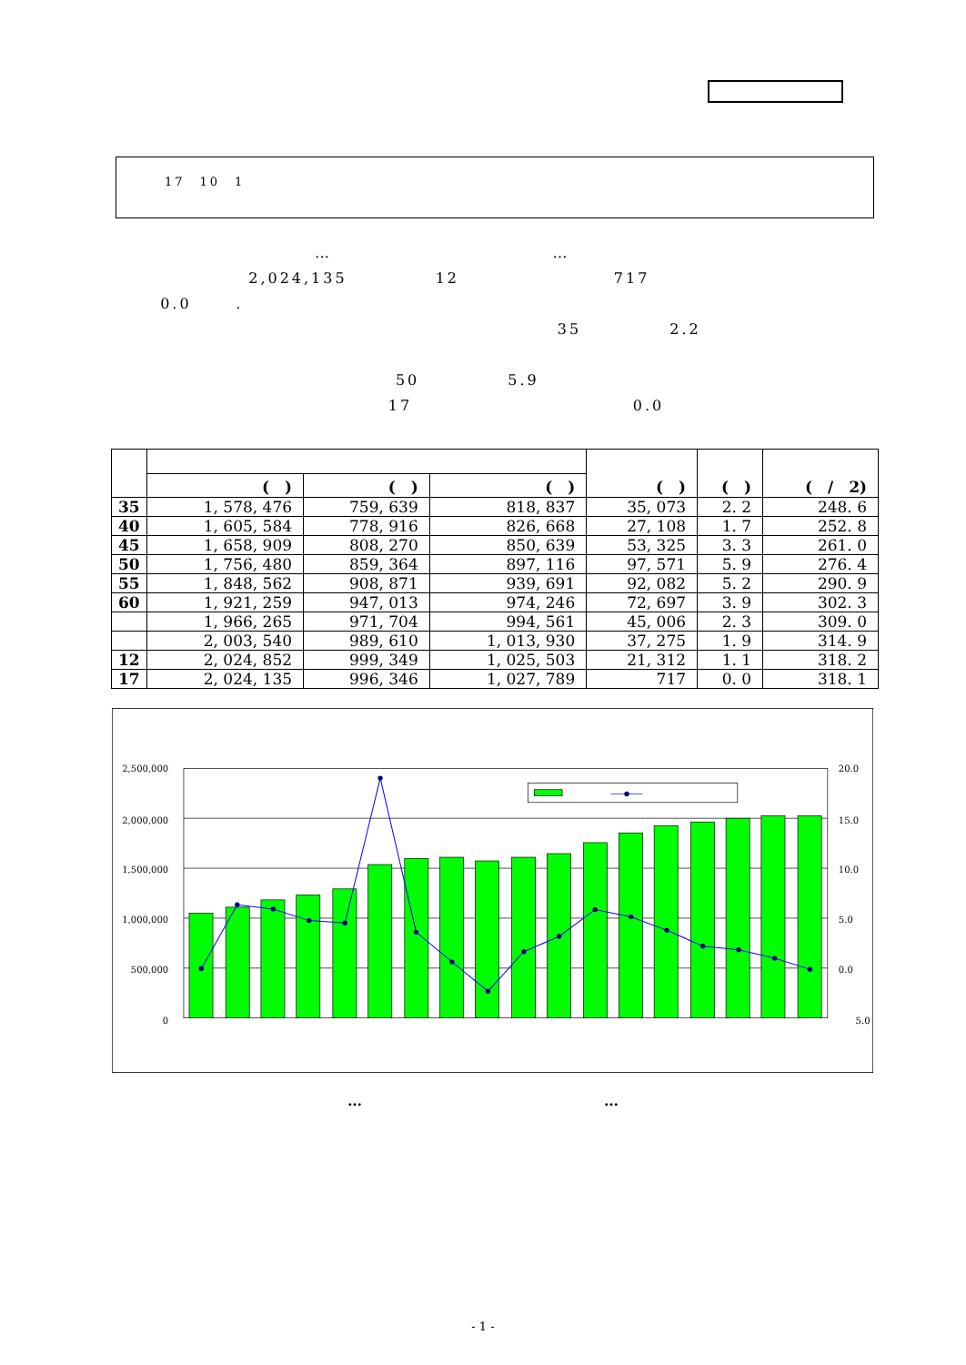17　10　1
… …
2,024,135 12 717
0.0 .
35 2.2
50 5.9
17 0.0
| | | | | ( ) | ( ) | ( / 2) |
| --- | --- | --- | --- | --- | --- | --- |
| | ( ) | ( ) | ( ) | | | |
| 35 | 1, 578, 476 | 759, 639 | 818, 837 | 35, 073 | 2. 2 | 248. 6 |
| 40 | 1, 605, 584 | 778, 916 | 826, 668 | 27, 108 | 1. 7 | 252. 8 |
| 45 | 1, 658, 909 | 808, 270 | 850, 639 | 53, 325 | 3. 3 | 261. 0 |
| 50 | 1, 756, 480 | 859, 364 | 897, 116 | 97, 571 | 5. 9 | 276. 4 |
| 55 | 1, 848, 562 | 908, 871 | 939, 691 | 92, 082 | 5. 2 | 290. 9 |
| 60 | 1, 921, 259 | 947, 013 | 974, 246 | 72, 697 | 3. 9 | 302. 3 |
| | 1, 966, 265 | 971, 704 | 994, 561 | 45, 006 | 2. 3 | 309. 0 |
| | 2, 003, 540 | 989, 610 | 1, 013, 930 | 37, 275 | 1. 9 | 314. 9 |
| 12 | 2, 024, 852 | 999, 349 | 1, 025, 503 | 21, 312 | 1. 1 | 318. 2 |
| 17 | 2, 024, 135 | 996, 346 | 1, 027, 789 | 717 | 0. 0 | 318. 1 |
2,500,000
2,000,000
1,500,000
1,000,000
500,000
0
20.0
15.0
10.0
5.0
0.0
5.0
… …
- 1 -